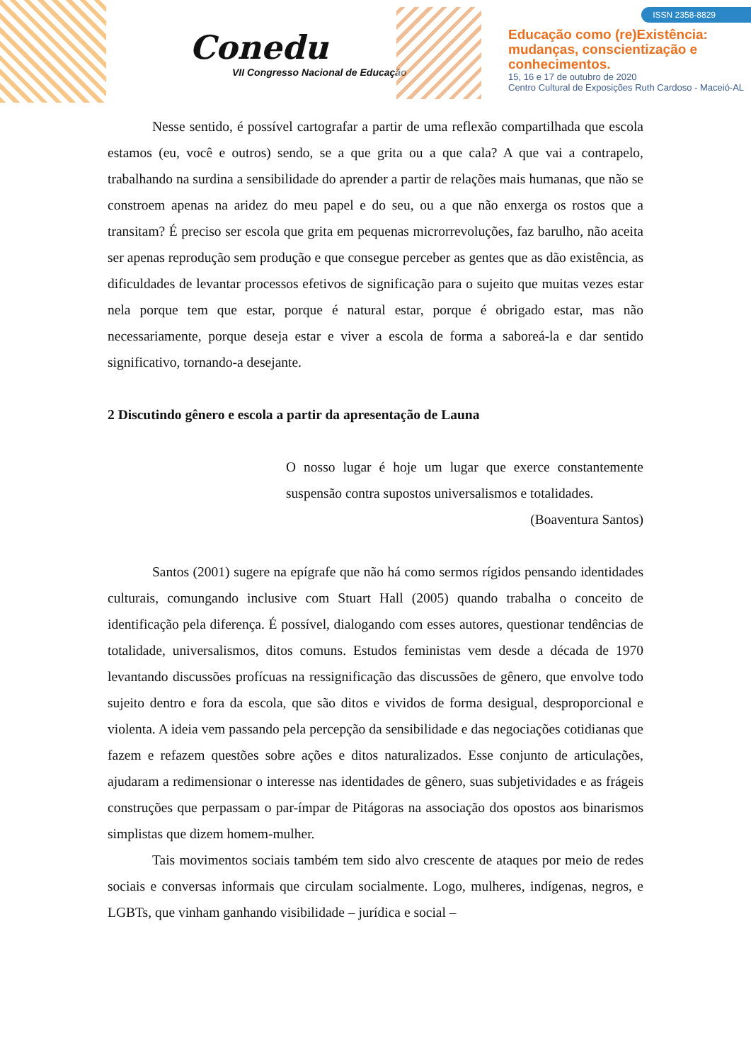Conedu
VII Congresso Nacional de Educação
ISSN 2358-8829
Educação como (re)Existência:
mudanças, conscientização e
conhecimentos.
15, 16 e 17 de outubro de 2020
Centro Cultural de Exposições Ruth Cardoso - Maceió-AL
Nesse sentido, é possível cartografar a partir de uma reflexão compartilhada que escola estamos (eu, você e outros) sendo, se a que grita ou a que cala? A que vai a contrapelo, trabalhando na surdina a sensibilidade do aprender a partir de relações mais humanas, que não se constroem apenas na aridez do meu papel e do seu, ou a que não enxerga os rostos que a transitam? É preciso ser escola que grita em pequenas microrrevoluções, faz barulho, não aceita ser apenas reprodução sem produção e que consegue perceber as gentes que as dão existência, as dificuldades de levantar processos efetivos de significação para o sujeito que muitas vezes estar nela porque tem que estar, porque é natural estar, porque é obrigado estar, mas não necessariamente, porque deseja estar e viver a escola de forma a saboreá-la e dar sentido significativo, tornando-a desejante.
2 Discutindo gênero e escola a partir da apresentação de Launa
O nosso lugar é hoje um lugar que exerce constantemente suspensão contra supostos universalismos e totalidades.
(Boaventura Santos)
Santos (2001) sugere na epígrafe que não há como sermos rígidos pensando identidades culturais, comungando inclusive com Stuart Hall (2005) quando trabalha o conceito de identificação pela diferença. É possível, dialogando com esses autores, questionar tendências de totalidade, universalismos, ditos comuns. Estudos feministas vem desde a década de 1970 levantando discussões profícuas na ressignificação das discussões de gênero, que envolve todo sujeito dentro e fora da escola, que são ditos e vividos de forma desigual, desproporcional e violenta. A ideia vem passando pela percepção da sensibilidade e das negociações cotidianas que fazem e refazem questões sobre ações e ditos naturalizados. Esse conjunto de articulações, ajudaram a redimensionar o interesse nas identidades de gênero, suas subjetividades e as frágeis construções que perpassam o par-ímpar de Pitágoras na associação dos opostos aos binarismos simplistas que dizem homem-mulher.
Tais movimentos sociais também tem sido alvo crescente de ataques por meio de redes sociais e conversas informais que circulam socialmente. Logo, mulheres, indígenas, negros, e LGBTs, que vinham ganhando visibilidade – jurídica e social –